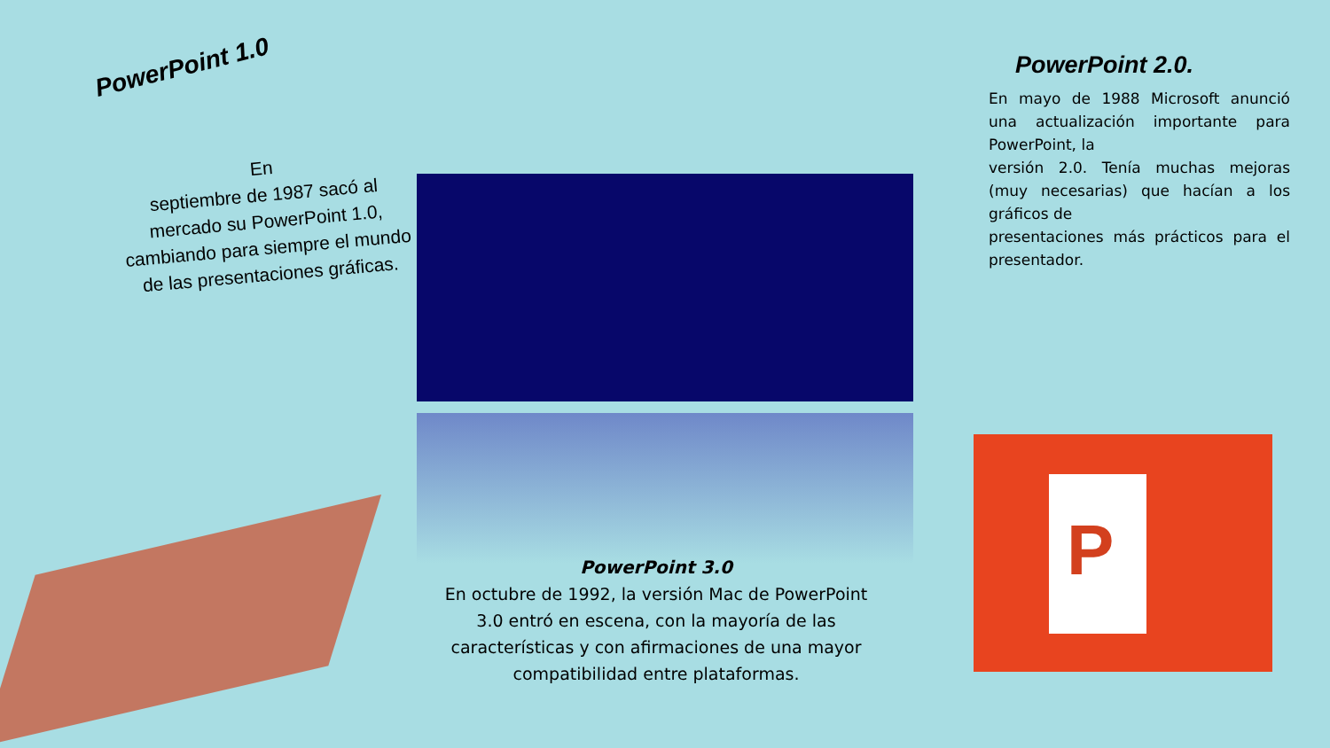PowerPoint 1.0
En
septiembre de 1987 sacó al mercado su PowerPoint 1.0, cambiando para siempre el mundo de las presentaciones gráficas.
PowerPoint 2.0.
En mayo de 1988 Microsoft anunció una actualización importante para PowerPoint, la
versión 2.0. Tenía muchas mejoras (muy necesarias) que hacían a los gráficos de
presentaciones más prácticos para el presentador.
PowerPoint 3.0
En octubre de 1992, la versión Mac de PowerPoint 3.0 entró en escena, con la mayoría de las características y con afirmaciones de una mayor compatibilidad entre plataformas.
P